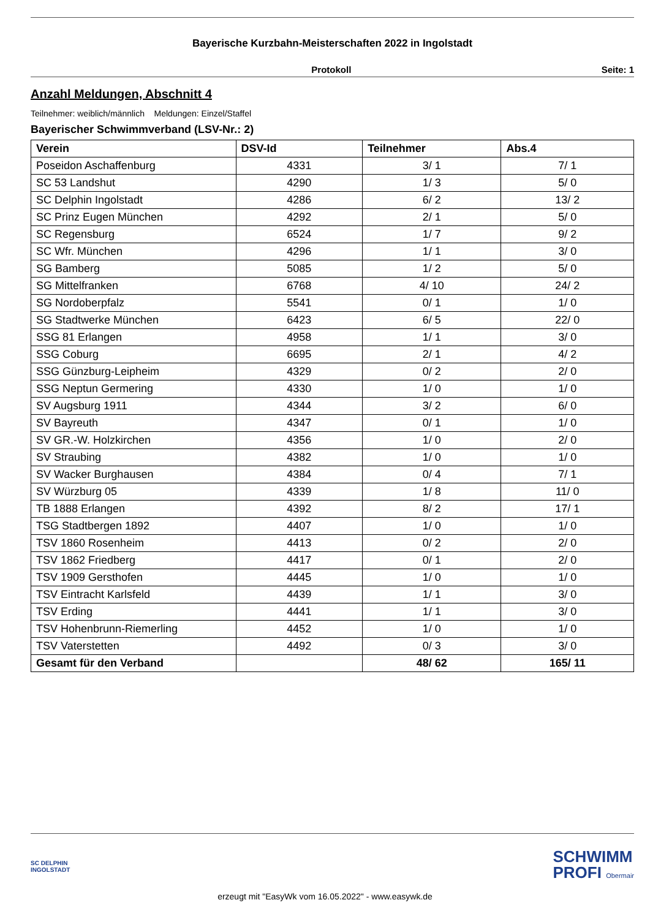Bayerische Kurzbahn-Meisterschaften 2022 in Ingolstadt
Protokoll Seite: 1
Anzahl Meldungen, Abschnitt 4
Teilnehmer: weiblich/männlich Meldungen: Einzel/Staffel
Bayerischer Schwimmverband (LSV-Nr.: 2)
| Verein | DSV-Id | Teilnehmer | Abs.4 |
| --- | --- | --- | --- |
| Poseidon Aschaffenburg | 4331 | 3/ 1 | 7/ 1 |
| SC 53 Landshut | 4290 | 1/ 3 | 5/ 0 |
| SC Delphin Ingolstadt | 4286 | 6/ 2 | 13/ 2 |
| SC Prinz Eugen München | 4292 | 2/ 1 | 5/ 0 |
| SC Regensburg | 6524 | 1/ 7 | 9/ 2 |
| SC Wfr. München | 4296 | 1/ 1 | 3/ 0 |
| SG Bamberg | 5085 | 1/ 2 | 5/ 0 |
| SG Mittelfranken | 6768 | 4/ 10 | 24/ 2 |
| SG Nordoberpfalz | 5541 | 0/ 1 | 1/ 0 |
| SG Stadtwerke München | 6423 | 6/ 5 | 22/ 0 |
| SSG 81 Erlangen | 4958 | 1/ 1 | 3/ 0 |
| SSG Coburg | 6695 | 2/ 1 | 4/ 2 |
| SSG Günzburg-Leipheim | 4329 | 0/ 2 | 2/ 0 |
| SSG Neptun Germering | 4330 | 1/ 0 | 1/ 0 |
| SV Augsburg 1911 | 4344 | 3/ 2 | 6/ 0 |
| SV Bayreuth | 4347 | 0/ 1 | 1/ 0 |
| SV GR.-W. Holzkirchen | 4356 | 1/ 0 | 2/ 0 |
| SV Straubing | 4382 | 1/ 0 | 1/ 0 |
| SV Wacker Burghausen | 4384 | 0/ 4 | 7/ 1 |
| SV Würzburg 05 | 4339 | 1/ 8 | 11/ 0 |
| TB 1888 Erlangen | 4392 | 8/ 2 | 17/ 1 |
| TSG Stadtbergen 1892 | 4407 | 1/ 0 | 1/ 0 |
| TSV 1860 Rosenheim | 4413 | 0/ 2 | 2/ 0 |
| TSV 1862 Friedberg | 4417 | 0/ 1 | 2/ 0 |
| TSV 1909 Gersthofen | 4445 | 1/ 0 | 1/ 0 |
| TSV Eintracht Karlsfeld | 4439 | 1/ 1 | 3/ 0 |
| TSV Erding | 4441 | 1/ 1 | 3/ 0 |
| TSV Hohenbrunn-Riemerling | 4452 | 1/ 0 | 1/ 0 |
| TSV Vaterstetten | 4492 | 0/ 3 | 3/ 0 |
| Gesamt für den Verband | | 48/ 62 | 165/ 11 |
SC DELPHIN
INGOLSTADT
SCHWIMM
PROFI Obermair
erzeugt mit "EasyWk vom 16.05.2022" - www.easywk.de